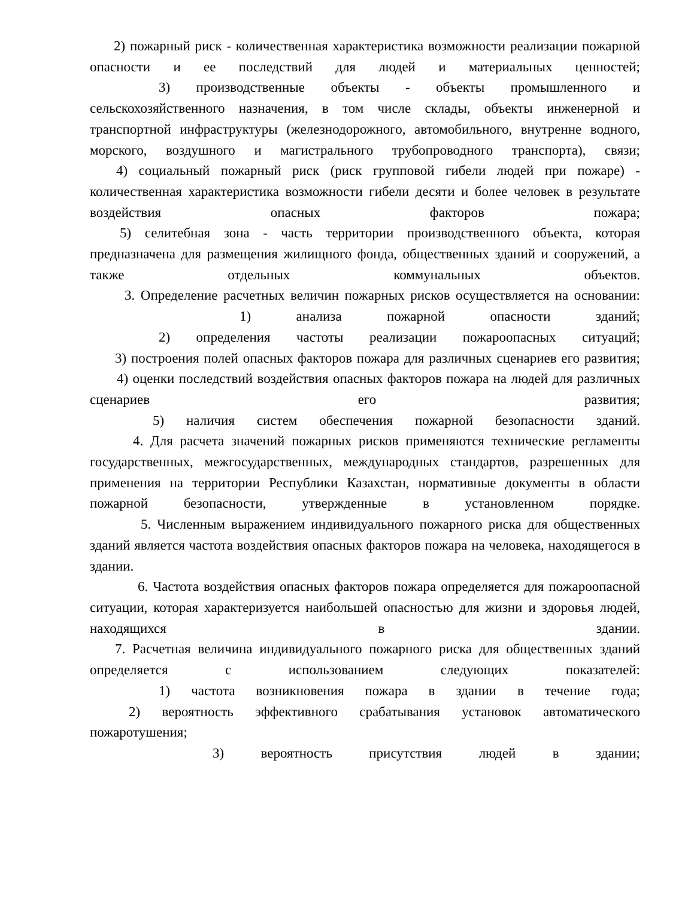2) пожарный риск - количественная характеристика возможности реализации пожарной опасности и ее последствий для людей и материальных ценностей;
3) производственные объекты - объекты промышленного и сельскохозяйственного назначения, в том числе склады, объекты инженерной и транспортной инфраструктуры (железнодорожного, автомобильного, внутренне водного, морского, воздушного и магистрального трубопроводного транспорта), связи;
4) социальный пожарный риск (риск групповой гибели людей при пожаре) - количественная характеристика возможности гибели десяти и более человек в результате воздействия опасных факторов пожара;
5) селитебная зона - часть территории производственного объекта, которая предназначена для размещения жилищного фонда, общественных зданий и сооружений, а также отдельных коммунальных объектов.
3. Определение расчетных величин пожарных рисков осуществляется на основании:
1) анализа пожарной опасности зданий;
2) определения частоты реализации пожароопасных ситуаций;
3) построения полей опасных факторов пожара для различных сценариев его развития;
4) оценки последствий воздействия опасных факторов пожара на людей для различных сценариев его развития;
5) наличия систем обеспечения пожарной безопасности зданий.
4. Для расчета значений пожарных рисков применяются технические регламенты государственных, межгосударственных, международных стандартов, разрешенных для применения на территории Республики Казахстан, нормативные документы в области пожарной безопасности, утвержденные в установленном порядке.
5. Численным выражением индивидуального пожарного риска для общественных зданий является частота воздействия опасных факторов пожара на человека, находящегося в здании.
6. Частота воздействия опасных факторов пожара определяется для пожароопасной ситуации, которая характеризуется наибольшей опасностью для жизни и здоровья людей, находящихся в здании.
7. Расчетная величина индивидуального пожарного риска для общественных зданий определяется с использованием следующих показателей:
1) частота возникновения пожара в здании в течение года;
2) вероятность эффективного срабатывания установок автоматического пожаротушения;
3) вероятность присутствия людей в здании;